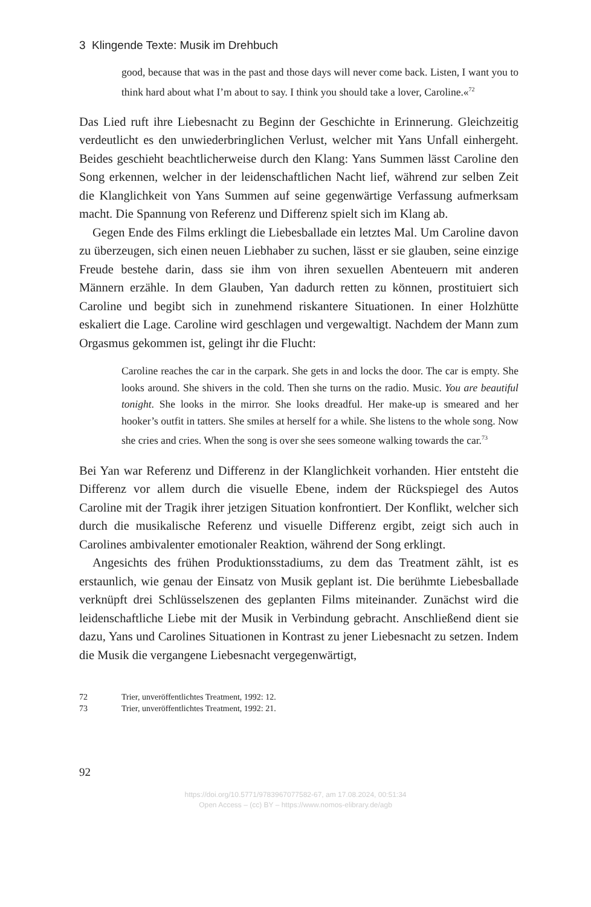3 Klingende Texte: Musik im Drehbuch
good, because that was in the past and those days will never come back. Listen, I want you to think hard about what I’m about to say. I think you should take a lover, Caroline.«<sup>72</sup>
Das Lied ruft ihre Liebesnacht zu Beginn der Geschichte in Erinnerung. Gleichzeitig verdeutlicht es den unwiederbringlichen Verlust, welcher mit Yans Unfall einhergeht. Beides geschieht beachtlicherweise durch den Klang: Yans Summen lässt Caroline den Song erkennen, welcher in der leidenschaftlichen Nacht lief, während zur selben Zeit die Klanglichkeit von Yans Summen auf seine gegenwärtige Verfassung aufmerksam macht. Die Spannung von Referenz und Differenz spielt sich im Klang ab.
Gegen Ende des Films erklingt die Liebesballade ein letztes Mal. Um Caroline davon zu überzeugen, sich einen neuen Liebhaber zu suchen, lässt er sie glauben, seine einzige Freude bestehe darin, dass sie ihm von ihren sexuellen Abenteuern mit anderen Männern erzähle. In dem Glauben, Yan dadurch retten zu können, prostituiert sich Caroline und begibt sich in zunehmend riskantere Situationen. In einer Holzhütte eskaliert die Lage. Caroline wird geschlagen und vergewaltigt. Nachdem der Mann zum Orgasmus gekommen ist, gelingt ihr die Flucht:
Caroline reaches the car in the carpark. She gets in and locks the door. The car is empty. She looks around. She shivers in the cold. Then she turns on the radio. Music. You are beautiful tonight. She looks in the mirror. She looks dreadful. Her make-up is smeared and her hooker’s outfit in tatters. She smiles at herself for a while. She listens to the whole song. Now she cries and cries. When the song is over she sees someone walking towards the car.<sup>73</sup>
Bei Yan war Referenz und Differenz in der Klanglichkeit vorhanden. Hier entsteht die Differenz vor allem durch die visuelle Ebene, indem der Rückspiegel des Autos Caroline mit der Tragik ihrer jetzigen Situation konfrontiert. Der Konflikt, welcher sich durch die musikalische Referenz und visuelle Differenz ergibt, zeigt sich auch in Carolines ambivalenter emotionaler Reaktion, während der Song erklingt.
Angesichts des frühen Produktionsstadiums, zu dem das Treatment zählt, ist es erstaunlich, wie genau der Einsatz von Musik geplant ist. Die berühmte Liebesballade verknüpft drei Schlüsselszenen des geplanten Films miteinander. Zunächst wird die leidenschaftliche Liebe mit der Musik in Verbindung gebracht. Anschließend dient sie dazu, Yans und Carolines Situationen in Kontrast zu jener Liebesnacht zu setzen. Indem die Musik die vergangene Liebesnacht vergegenwärtigt,
72 Trier, unveröffentlichtes Treatment, 1992: 12.
73 Trier, unveröffentlichtes Treatment, 1992: 21.
92
https://doi.org/10.5771/9783967077582-67, am 17.08.2024, 00:51:34
Open Access – (cc) BY – https://www.nomos-elibrary.de/agb